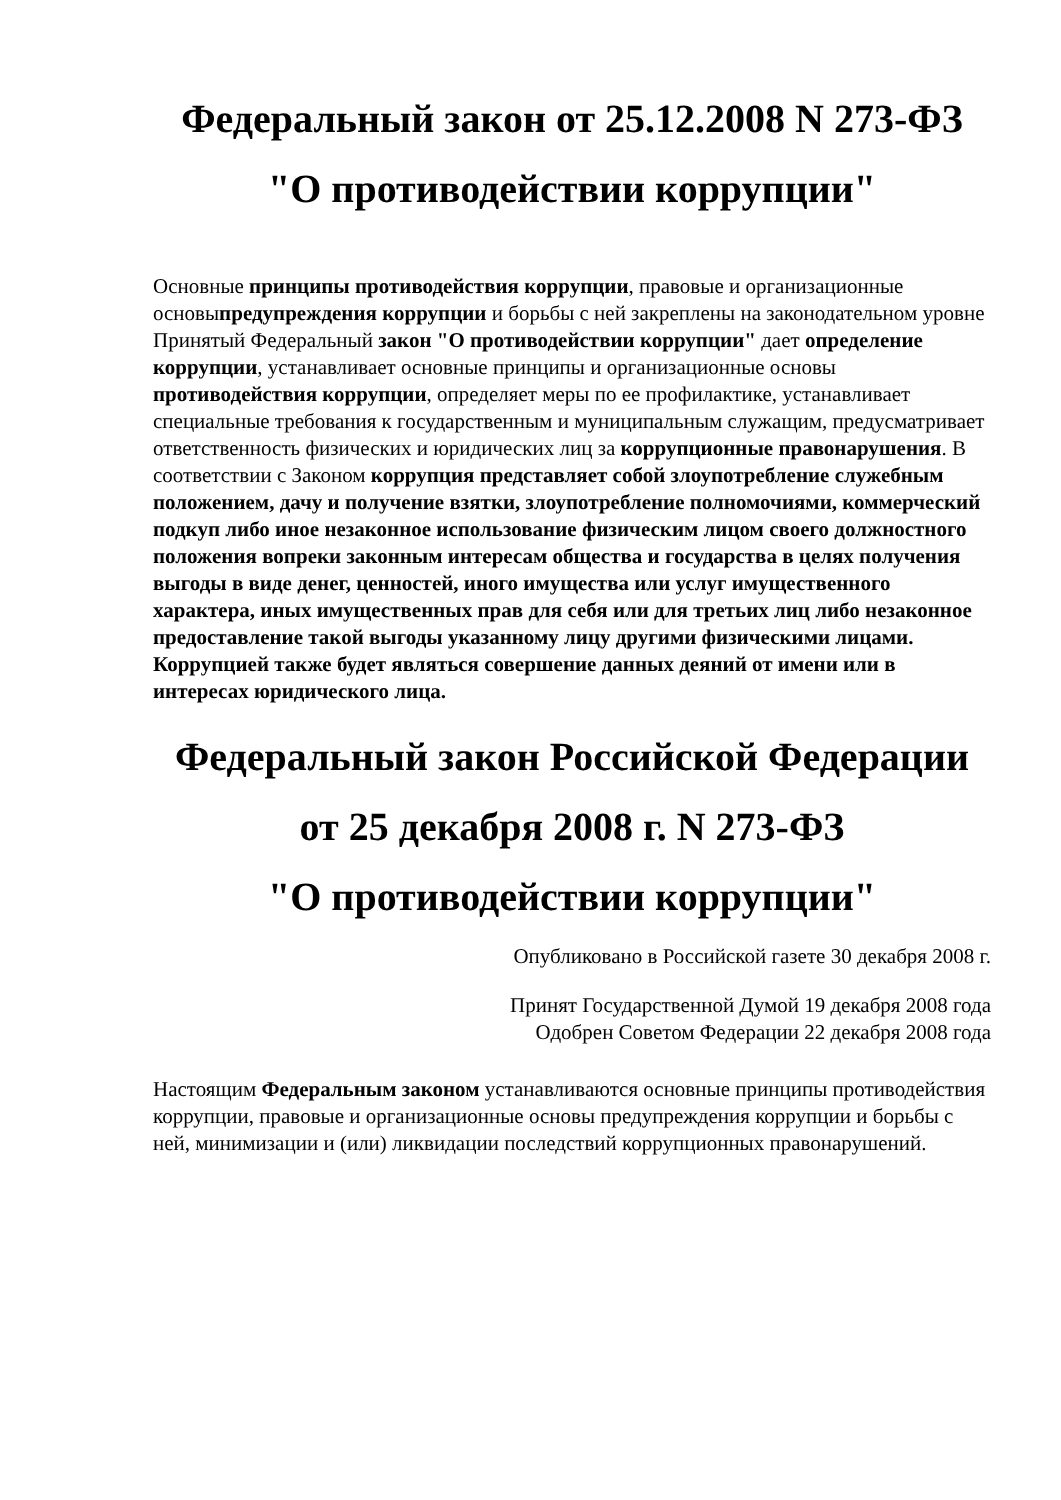Федеральный закон от 25.12.2008 N 273-ФЗ
"О противодействии коррупции"
Основные принципы противодействия коррупции, правовые и организационные основыпредупреждения коррупции и борьбы с ней закреплены на законодательном уровне
Принятый Федеральный закон "О противодействии коррупции" дает определение коррупции, устанавливает основные принципы и организационные основы противодействия коррупции, определяет меры по ее профилактике, устанавливает специальные требования к государственным и муниципальным служащим, предусматривает ответственность физических и юридических лиц за коррупционные правонарушения. В соответствии с Законом коррупция представляет собой злоупотребление служебным положением, дачу и получение взятки, злоупотребление полномочиями, коммерческий подкуп либо иное незаконное использование физическим лицом своего должностного положения вопреки законным интересам общества и государства в целях получения выгоды в виде денег, ценностей, иного имущества или услуг имущественного характера, иных имущественных прав для себя или для третьих лиц либо незаконное предоставление такой выгоды указанному лицу другими физическими лицами. Коррупцией также будет являться совершение данных деяний от имени или в интересах юридического лица.
Федеральный закон Российской Федерации
от 25 декабря 2008 г. N 273-ФЗ
"О противодействии коррупции"
Опубликовано в Российской газете 30 декабря 2008 г.
Принят Государственной Думой 19 декабря 2008 года
Одобрен Советом Федерации 22 декабря 2008 года
Настоящим Федеральным законом устанавливаются основные принципы противодействия коррупции, правовые и организационные основы предупреждения коррупции и борьбы с ней, минимизации и (или) ликвидации последствий коррупционных правонарушений.